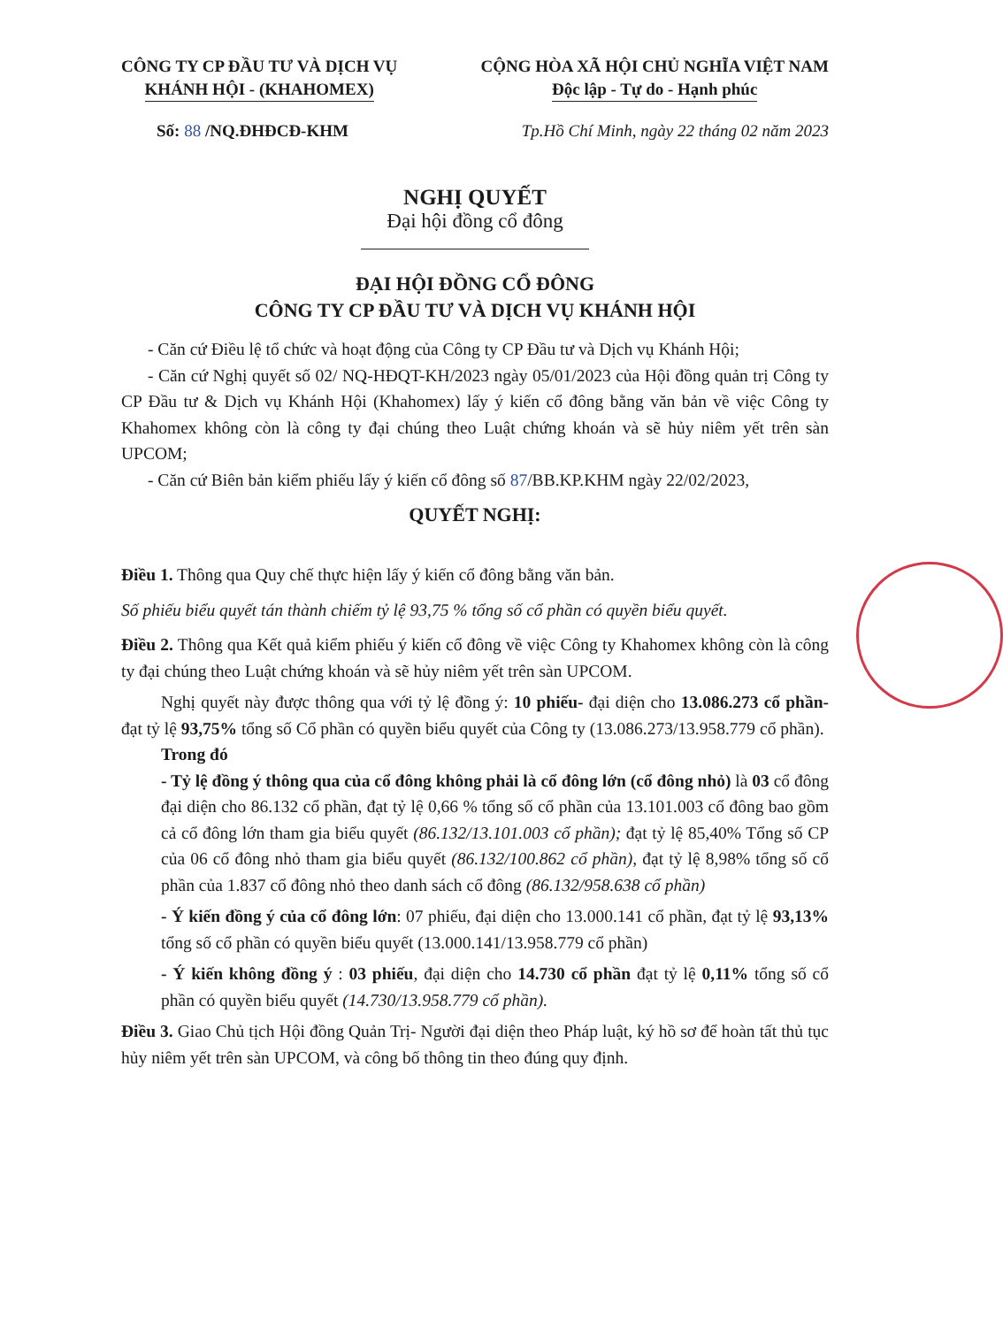CÔNG TY CP ĐẦU TƯ VÀ DỊCH VỤ
KHÁNH HỘI - (KHAHOMEX)
CỘNG HÒA XÃ HỘI CHỦ NGHĨA VIỆT NAM
Độc lập - Tự do - Hạnh phúc
Số: 88 /NQ.ĐHĐCĐ-KHM Tp.Hồ Chí Minh, ngày 22 tháng 02 năm 2023
NGHỊ QUYẾT
Đại hội đồng cổ đông
ĐẠI HỘI ĐỒNG CỔ ĐÔNG
CÔNG TY CP ĐẦU TƯ VÀ DỊCH VỤ KHÁNH HỘI
- Căn cứ Điều lệ tổ chức và hoạt động của Công ty CP Đầu tư và Dịch vụ Khánh Hội;
- Căn cứ Nghị quyết số 02/ NQ-HĐQT-KH/2023 ngày 05/01/2023 của Hội đồng quản trị Công ty CP Đầu tư & Dịch vụ Khánh Hội (Khahomex) lấy ý kiến cổ đông bằng văn bản về việc Công ty Khahomex không còn là công ty đại chúng theo Luật chứng khoán và sẽ hủy niêm yết trên sàn UPCOM;
- Căn cứ Biên bản kiểm phiếu lấy ý kiến cổ đông số 87/BB.KP.KHM ngày 22/02/2023,
QUYẾT NGHỊ:
Điều 1. Thông qua Quy chế thực hiện lấy ý kiến cổ đông bằng văn bản.
Số phiếu biểu quyết tán thành chiếm tỷ lệ 93,75 % tổng số cổ phần có quyền biểu quyết.
Điều 2. Thông qua Kết quả kiểm phiếu ý kiến cổ đông về việc Công ty Khahomex không còn là công ty đại chúng theo Luật chứng khoán và sẽ hủy niêm yết trên sàn UPCOM.
Nghị quyết này được thông qua với tỷ lệ đồng ý: 10 phiếu- đại diện cho 13.086.273 cổ phần- đạt tỷ lệ 93,75% tổng số Cổ phần có quyền biểu quyết của Công ty (13.086.273/13.958.779 cổ phần).
Trong đó
- Tỷ lệ đồng ý thông qua của cổ đông không phải là cổ đông lớn (cổ đông nhỏ) là 03 cổ đông đại diện cho 86.132 cổ phần, đạt tỷ lệ 0,66 % tổng số cổ phần của 13.101.003 cổ đông bao gồm cả cổ đông lớn tham gia biểu quyết (86.132/13.101.003 cổ phần); đạt tỷ lệ 85,40% Tổng số CP của 06 cổ đông nhỏ tham gia biểu quyết (86.132/100.862 cổ phần), đạt tỷ lệ 8,98% tổng số cổ phần của 1.837 cổ đông nhỏ theo danh sách cổ đông (86.132/958.638 cổ phần)
- Ý kiến đồng ý của cổ đông lớn: 07 phiếu, đại diện cho 13.000.141 cổ phần, đạt tỷ lệ 93,13% tổng số cổ phần có quyền biểu quyết (13.000.141/13.958.779 cổ phần)
- Ý kiến không đồng ý : 03 phiếu, đại diện cho 14.730 cổ phần đạt tỷ lệ 0,11% tổng số cổ phần có quyền biểu quyết (14.730/13.958.779 cổ phần).
Điều 3. Giao Chủ tịch Hội đồng Quản Trị- Người đại diện theo Pháp luật, ký hồ sơ để hoàn tất thủ tục hủy niêm yết trên sàn UPCOM, và công bố thông tin theo đúng quy định.